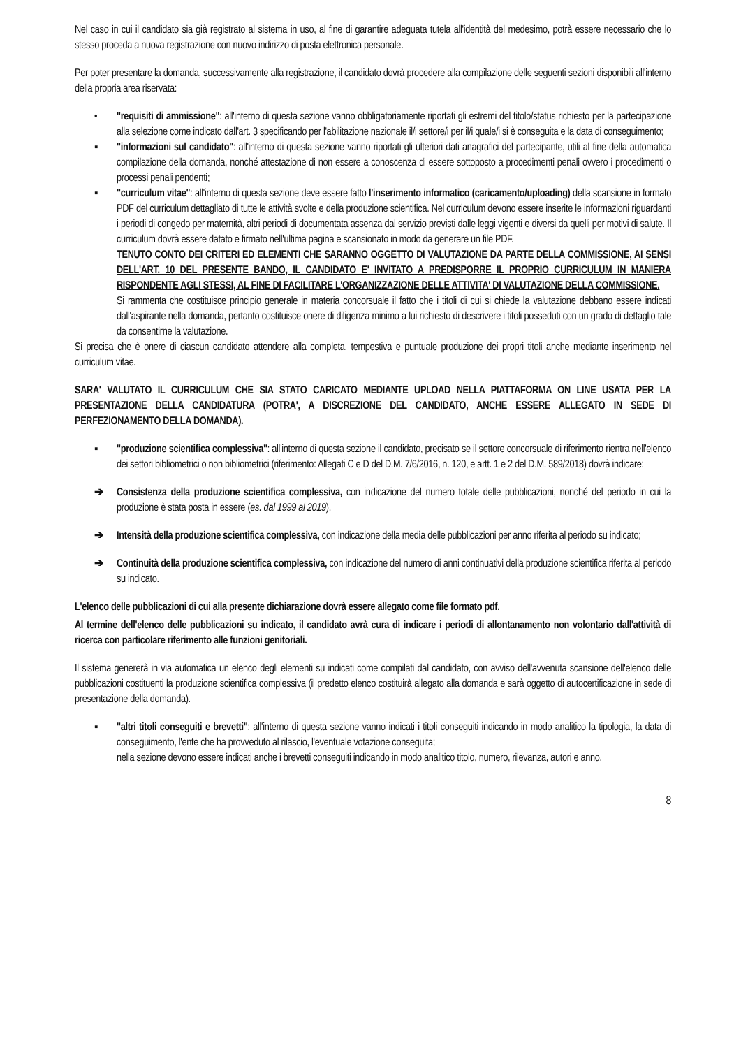Nel caso in cui il candidato sia già registrato al sistema in uso, al fine di garantire adeguata tutela all'identità del medesimo, potrà essere necessario che lo stesso proceda a nuova registrazione con nuovo indirizzo di posta elettronica personale.
Per poter presentare la domanda, successivamente alla registrazione, il candidato dovrà procedere alla compilazione delle seguenti sezioni disponibili all'interno della propria area riservata:
• "requisiti di ammissione": all'interno di questa sezione vanno obbligatoriamente riportati gli estremi del titolo/status richiesto per la partecipazione alla selezione come indicato dall'art. 3 specificando per l'abilitazione nazionale il/i settore/i per il/i quale/i si è conseguita e la data di conseguimento;
▪ "informazioni sul candidato": all'interno di questa sezione vanno riportati gli ulteriori dati anagrafici del partecipante, utili al fine della automatica compilazione della domanda, nonché attestazione di non essere a conoscenza di essere sottoposto a procedimenti penali ovvero i procedimenti o processi penali pendenti;
▪ "curriculum vitae": all'interno di questa sezione deve essere fatto l'inserimento informatico (caricamento/uploading) della scansione in formato PDF del curriculum dettagliato di tutte le attività svolte e della produzione scientifica. Nel curriculum devono essere inserite le informazioni riguardanti i periodi di congedo per maternità, altri periodi di documentata assenza dal servizio previsti dalle leggi vigenti e diversi da quelli per motivi di salute. Il curriculum dovrà essere datato e firmato nell'ultima pagina e scansionato in modo da generare un file PDF.
TENUTO CONTO DEI CRITERI ED ELEMENTI CHE SARANNO OGGETTO DI VALUTAZIONE DA PARTE DELLA COMMISSIONE, AI SENSI DELL'ART. 10 DEL PRESENTE BANDO, IL CANDIDATO E' INVITATO A PREDISPORRE IL PROPRIO CURRICULUM IN MANIERA RISPONDENTE AGLI STESSI, AL FINE DI FACILITARE L'ORGANIZZAZIONE DELLE ATTIVITA' DI VALUTAZIONE DELLA COMMISSIONE.
Si rammenta che costituisce principio generale in materia concorsuale il fatto che i titoli di cui si chiede la valutazione debbano essere indicati dall'aspirante nella domanda, pertanto costituisce onere di diligenza minimo a lui richiesto di descrivere i titoli posseduti con un grado di dettaglio tale da consentirne la valutazione.
Si precisa che è onere di ciascun candidato attendere alla completa, tempestiva e puntuale produzione dei propri titoli anche mediante inserimento nel curriculum vitae.
SARA' VALUTATO IL CURRICULUM CHE SIA STATO CARICATO MEDIANTE UPLOAD NELLA PIATTAFORMA ON LINE USATA PER LA PRESENTAZIONE DELLA CANDIDATURA (POTRA', A DISCREZIONE DEL CANDIDATO, ANCHE ESSERE ALLEGATO IN SEDE DI PERFEZIONAMENTO DELLA DOMANDA).
▪ "produzione scientifica complessiva": all'interno di questa sezione il candidato, precisato se il settore concorsuale di riferimento rientra nell'elenco dei settori bibliometrici o non bibliometrici (riferimento: Allegati C e D del D.M. 7/6/2016, n. 120, e artt. 1 e 2 del D.M. 589/2018) dovrà indicare:
➔ Consistenza della produzione scientifica complessiva, con indicazione del numero totale delle pubblicazioni, nonché del periodo in cui la produzione è stata posta in essere (es. dal 1999 al 2019).
➔ Intensità della produzione scientifica complessiva, con indicazione della media delle pubblicazioni per anno riferita al periodo su indicato;
➔ Continuità della produzione scientifica complessiva, con indicazione del numero di anni continuativi della produzione scientifica riferita al periodo su indicato.
L'elenco delle pubblicazioni di cui alla presente dichiarazione dovrà essere allegato come file formato pdf.
Al termine dell'elenco delle pubblicazioni su indicato, il candidato avrà cura di indicare i periodi di allontanamento non volontario dall'attività di ricerca con particolare riferimento alle funzioni genitoriali.
Il sistema genererà in via automatica un elenco degli elementi su indicati come compilati dal candidato, con avviso dell'avvenuta scansione dell'elenco delle pubblicazioni costituenti la produzione scientifica complessiva (il predetto elenco costituirà allegato alla domanda e sarà oggetto di autocertificazione in sede di presentazione della domanda).
▪ "altri titoli conseguiti e brevetti": all'interno di questa sezione vanno indicati i titoli conseguiti indicando in modo analitico la tipologia, la data di conseguimento, l'ente che ha provveduto al rilascio, l'eventuale votazione conseguita;
nella sezione devono essere indicati anche i brevetti conseguiti indicando in modo analitico titolo, numero, rilevanza, autori e anno.
8